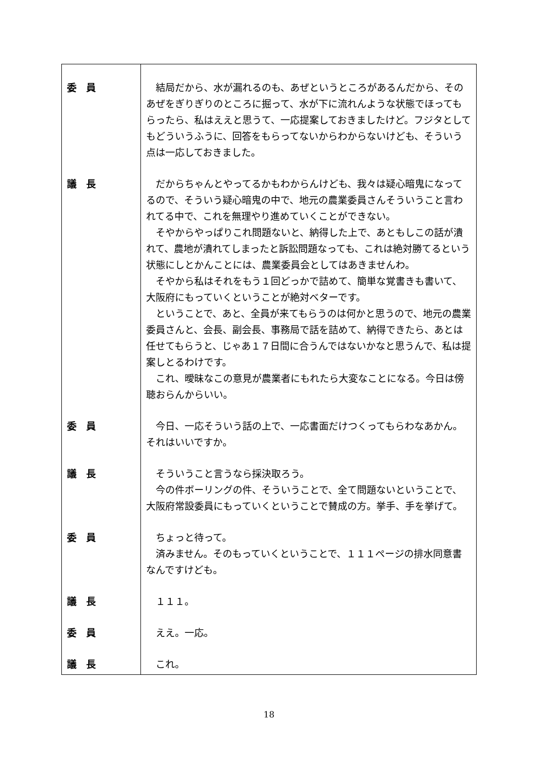| 委 員 | 結局だから、水が漏れるのも、あぜというところがあるんだから、そのあぜをぎりぎりのところに掘って、水が下に流れんような状態でほってもらったら、私はええと思うて、一応提案しておきましたけど。フジタとしてもどういうふうに、回答をもらってないからわからないけども、そういう点は一応しておきました。 |
| 議 長 | だからちゃんとやってるかもわからんけども、我々は疑心暗鬼になってるので、そういう疑心暗鬼の中で、地元の農業委員さんそういうこと言われてる中で、これを無理やり進めていくことができない。 そやからやっぱりこれ問題ないと、納得した上で、あともしこの話が潰れて、農地が潰れてしまったと訴訟問題なっても、これは絶対勝てるという状態にしとかんことには、農業委員会としてはあきませんわ。 そやから私はそれをもう１回どっかで詰めて、簡単な覚書きも書いて、大阪府にもっていくということが絶対ベターです。 ということで、あと、全員が来てもらうのは何かと思うので、地元の農業委員さんと、会長、副会長、事務局で話を詰めて、納得できたら、あとは任せてもらうと、じゃあ１７日間に合うんではないかなと思うんで、私は提案しとるわけです。 これ、曖昧なこの意見が農業者にもれたら大変なことになる。今日は傍聴おらんからいい。 |
| 委 員 | 今日、一応そういう話の上で、一応書面だけつくってもらわなあかん。それはいいですか。 |
| 議 長 | そういうこと言うなら採決取ろう。 今の件ボーリングの件、そういうことで、全て問題ないということで、大阪府常設委員にもっていくということで賛成の方。挙手、手を挙げて。 |
| 委 員 | ちょっと待って。 済みません。そのもっていくということで、１１１ページの排水同意書なんですけども。 |
| 議 長 | １１１。 |
| 委 員 | ええ。一応。 |
| 議 長 | これ。 |
18